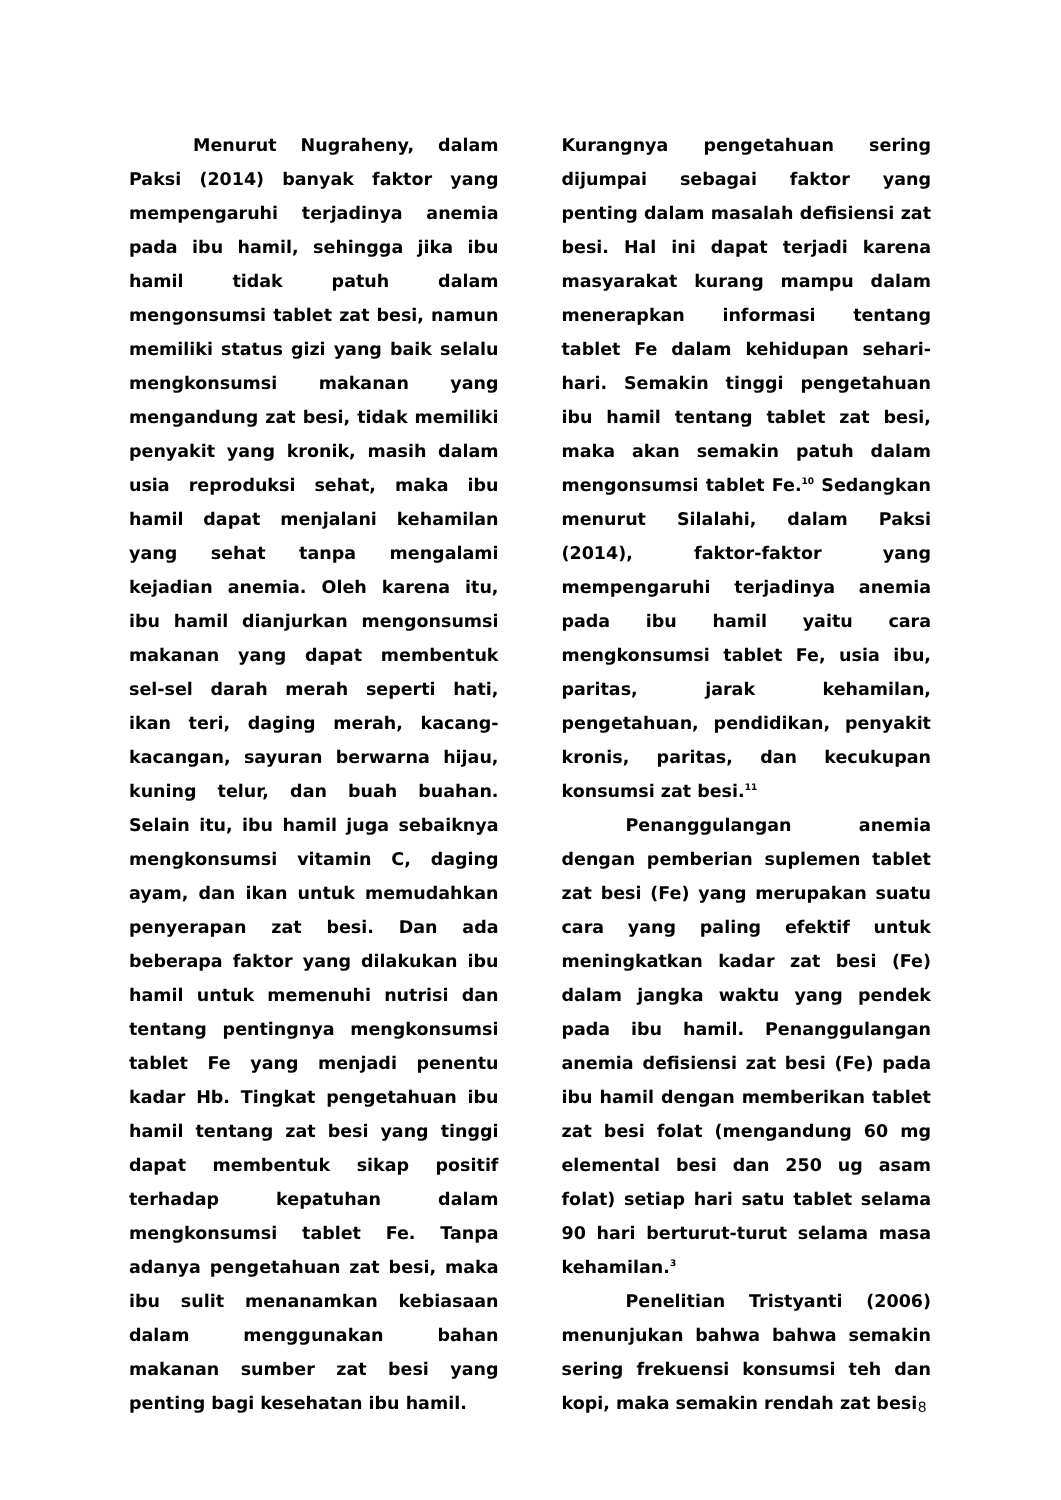Menurut Nugraheny, dalam Paksi (2014) banyak faktor yang mempengaruhi terjadinya anemia pada ibu hamil, sehingga jika ibu hamil tidak patuh dalam mengonsumsi tablet zat besi, namun memiliki status gizi yang baik selalu mengkonsumsi makanan yang mengandung zat besi, tidak memiliki penyakit yang kronik, masih dalam usia reproduksi sehat, maka ibu hamil dapat menjalani kehamilan yang sehat tanpa mengalami kejadian anemia. Oleh karena itu, ibu hamil dianjurkan mengonsumsi makanan yang dapat membentuk sel-sel darah merah seperti hati, ikan teri, daging merah, kacang-kacangan, sayuran berwarna hijau, kuning telur, dan buah buahan. Selain itu, ibu hamil juga sebaiknya mengkonsumsi vitamin C, daging ayam, dan ikan untuk memudahkan penyerapan zat besi. Dan ada beberapa faktor yang dilakukan ibu hamil untuk memenuhi nutrisi dan tentang pentingnya mengkonsumsi tablet Fe yang menjadi penentu kadar Hb. Tingkat pengetahuan ibu hamil tentang zat besi yang tinggi dapat membentuk sikap positif terhadap kepatuhan dalam mengkonsumsi tablet Fe. Tanpa adanya pengetahuan zat besi, maka ibu sulit menanamkan kebiasaan dalam menggunakan bahan makanan sumber zat besi yang penting bagi kesehatan ibu hamil.
Kurangnya pengetahuan sering dijumpai sebagai faktor yang penting dalam masalah defisiensi zat besi. Hal ini dapat terjadi karena masyarakat kurang mampu dalam menerapkan informasi tentang tablet Fe dalam kehidupan sehari-hari. Semakin tinggi pengetahuan ibu hamil tentang tablet zat besi, maka akan semakin patuh dalam mengonsumsi tablet Fe.<sup>10</sup> Sedangkan menurut Silalahi, dalam Paksi (2014), faktor-faktor yang mempengaruhi terjadinya anemia pada ibu hamil yaitu cara mengkonsumsi tablet Fe, usia ibu, paritas, jarak kehamilan, pengetahuan, pendidikan, penyakit kronis, paritas, dan kecukupan konsumsi zat besi.<sup>11</sup>
Penanggulangan anemia dengan pemberian suplemen tablet zat besi (Fe) yang merupakan suatu cara yang paling efektif untuk meningkatkan kadar zat besi (Fe) dalam jangka waktu yang pendek pada ibu hamil. Penanggulangan anemia defisiensi zat besi (Fe) pada ibu hamil dengan memberikan tablet zat besi folat (mengandung 60 mg elemental besi dan 250 ug asam folat) setiap hari satu tablet selama 90 hari berturut-turut selama masa kehamilan.<sup>3</sup>
Penelitian Tristyanti (2006) menunjukan bahwa bahwa semakin sering frekuensi konsumsi teh dan kopi, maka semakin rendah zat besi
8